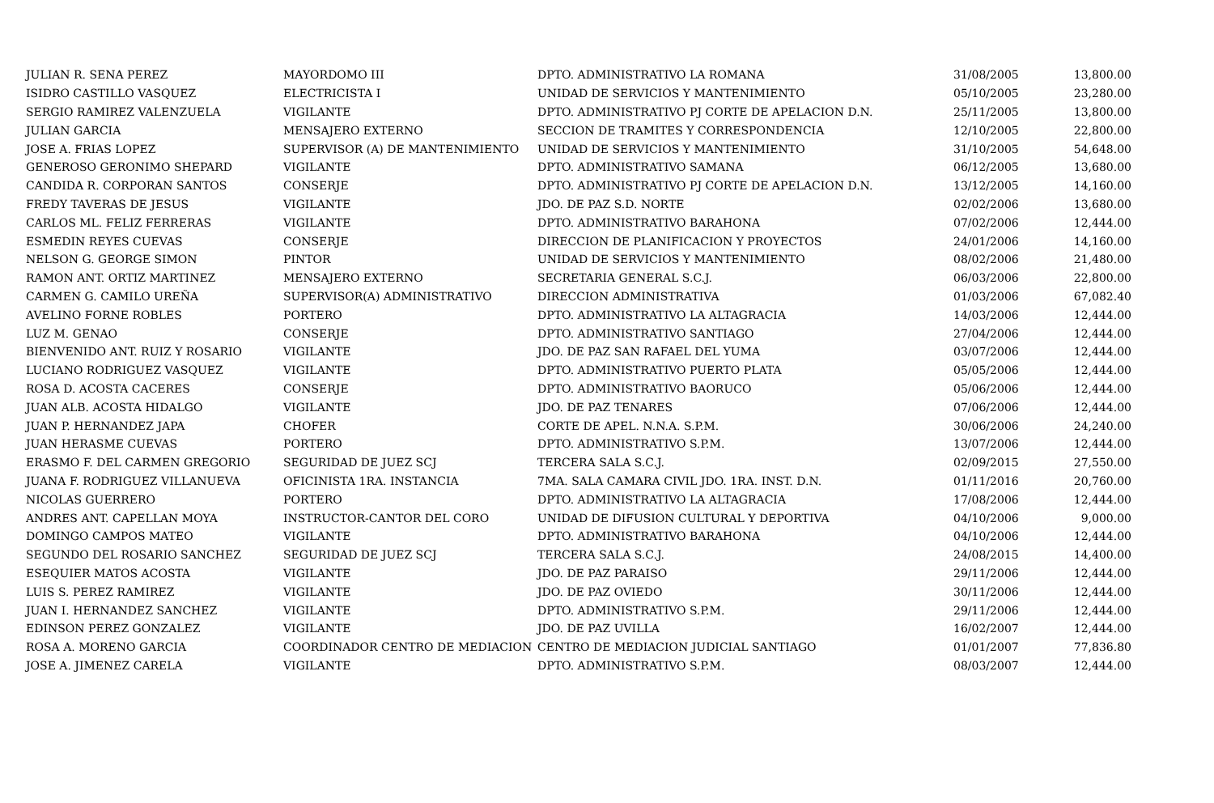| JULIAN R. SENA PEREZ | MAYORDOMO III | DPTO. ADMINISTRATIVO LA ROMANA | 31/08/2005 | 13,800.00 |
| ISIDRO CASTILLO VASQUEZ | ELECTRICISTA I | UNIDAD DE SERVICIOS Y MANTENIMIENTO | 05/10/2005 | 23,280.00 |
| SERGIO RAMIREZ VALENZUELA | VIGILANTE | DPTO. ADMINISTRATIVO PJ CORTE DE APELACION D.N. | 25/11/2005 | 13,800.00 |
| JULIAN GARCIA | MENSAJERO EXTERNO | SECCION DE TRAMITES Y CORRESPONDENCIA | 12/10/2005 | 22,800.00 |
| JOSE A. FRIAS LOPEZ | SUPERVISOR (A) DE MANTENIMIENTO | UNIDAD DE SERVICIOS Y MANTENIMIENTO | 31/10/2005 | 54,648.00 |
| GENEROSO GERONIMO SHEPARD | VIGILANTE | DPTO. ADMINISTRATIVO SAMANA | 06/12/2005 | 13,680.00 |
| CANDIDA R. CORPORAN SANTOS | CONSERJE | DPTO. ADMINISTRATIVO PJ CORTE DE APELACION D.N. | 13/12/2005 | 14,160.00 |
| FREDY TAVERAS DE JESUS | VIGILANTE | JDO. DE PAZ S.D. NORTE | 02/02/2006 | 13,680.00 |
| CARLOS ML. FELIZ FERRERAS | VIGILANTE | DPTO. ADMINISTRATIVO BARAHONA | 07/02/2006 | 12,444.00 |
| ESMEDIN REYES CUEVAS | CONSERJE | DIRECCION DE PLANIFICACION Y PROYECTOS | 24/01/2006 | 14,160.00 |
| NELSON G. GEORGE SIMON | PINTOR | UNIDAD DE SERVICIOS Y MANTENIMIENTO | 08/02/2006 | 21,480.00 |
| RAMON ANT. ORTIZ MARTINEZ | MENSAJERO EXTERNO | SECRETARIA GENERAL S.C.J. | 06/03/2006 | 22,800.00 |
| CARMEN G. CAMILO UREÑA | SUPERVISOR(A) ADMINISTRATIVO | DIRECCION ADMINISTRATIVA | 01/03/2006 | 67,082.40 |
| AVELINO FORNE ROBLES | PORTERO | DPTO. ADMINISTRATIVO LA ALTAGRACIA | 14/03/2006 | 12,444.00 |
| LUZ M. GENAO | CONSERJE | DPTO. ADMINISTRATIVO SANTIAGO | 27/04/2006 | 12,444.00 |
| BIENVENIDO ANT. RUIZ Y ROSARIO | VIGILANTE | JDO. DE PAZ SAN RAFAEL DEL YUMA | 03/07/2006 | 12,444.00 |
| LUCIANO RODRIGUEZ VASQUEZ | VIGILANTE | DPTO. ADMINISTRATIVO PUERTO PLATA | 05/05/2006 | 12,444.00 |
| ROSA D. ACOSTA CACERES | CONSERJE | DPTO. ADMINISTRATIVO BAORUCO | 05/06/2006 | 12,444.00 |
| JUAN ALB. ACOSTA HIDALGO | VIGILANTE | JDO. DE PAZ TENARES | 07/06/2006 | 12,444.00 |
| JUAN P. HERNANDEZ JAPA | CHOFER | CORTE DE APEL. N.N.A. S.P.M. | 30/06/2006 | 24,240.00 |
| JUAN HERASME CUEVAS | PORTERO | DPTO. ADMINISTRATIVO S.P.M. | 13/07/2006 | 12,444.00 |
| ERASMO F. DEL CARMEN GREGORIO | SEGURIDAD DE JUEZ SCJ | TERCERA SALA S.C.J. | 02/09/2015 | 27,550.00 |
| JUANA F. RODRIGUEZ VILLANUEVA | OFICINISTA 1RA. INSTANCIA | 7MA. SALA CAMARA CIVIL JDO. 1RA. INST. D.N. | 01/11/2016 | 20,760.00 |
| NICOLAS GUERRERO | PORTERO | DPTO. ADMINISTRATIVO LA ALTAGRACIA | 17/08/2006 | 12,444.00 |
| ANDRES ANT. CAPELLAN MOYA | INSTRUCTOR-CANTOR DEL CORO | UNIDAD DE DIFUSION CULTURAL Y DEPORTIVA | 04/10/2006 | 9,000.00 |
| DOMINGO CAMPOS MATEO | VIGILANTE | DPTO. ADMINISTRATIVO BARAHONA | 04/10/2006 | 12,444.00 |
| SEGUNDO DEL ROSARIO SANCHEZ | SEGURIDAD DE JUEZ SCJ | TERCERA SALA S.C.J. | 24/08/2015 | 14,400.00 |
| ESEQUIER MATOS ACOSTA | VIGILANTE | JDO. DE PAZ PARAISO | 29/11/2006 | 12,444.00 |
| LUIS S. PEREZ RAMIREZ | VIGILANTE | JDO. DE PAZ OVIEDO | 30/11/2006 | 12,444.00 |
| JUAN I. HERNANDEZ SANCHEZ | VIGILANTE | DPTO. ADMINISTRATIVO S.P.M. | 29/11/2006 | 12,444.00 |
| EDINSON PEREZ GONZALEZ | VIGILANTE | JDO. DE PAZ UVILLA | 16/02/2007 | 12,444.00 |
| ROSA A. MORENO GARCIA | COORDINADOR CENTRO DE MEDIACION | CENTRO DE MEDIACION JUDICIAL SANTIAGO | 01/01/2007 | 77,836.80 |
| JOSE A. JIMENEZ CARELA | VIGILANTE | DPTO. ADMINISTRATIVO S.P.M. | 08/03/2007 | 12,444.00 |